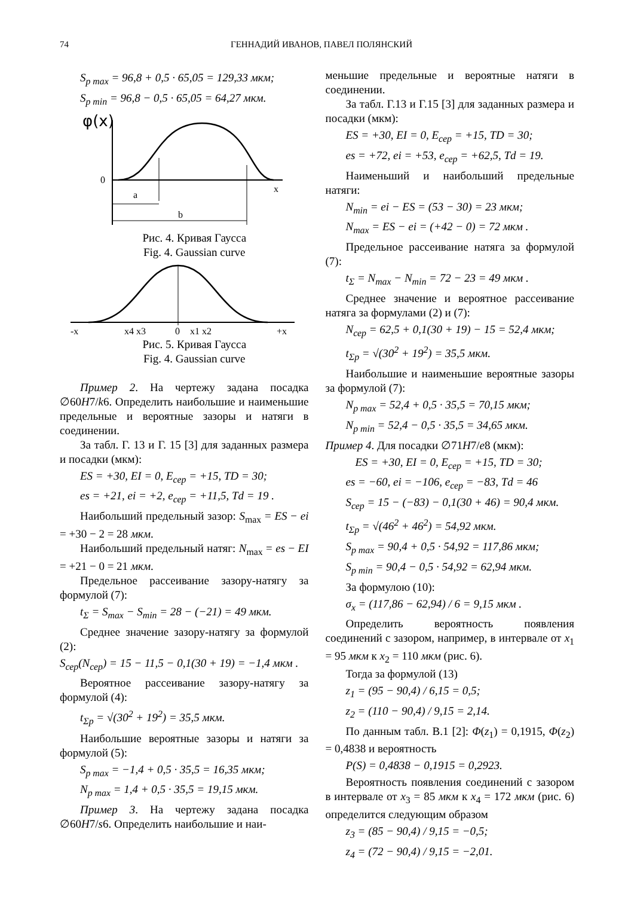74 ГЕННАДИЙ ИВАНОВ, ПАВЕЛ ПОЛЯНСКИЙ
S<sub>p max</sub> = 96,8 + 0,5 · 65,05 = 129,33 мкм;
S<sub>p min</sub> = 96,8 − 0,5 · 65,05 = 64,27 мкм.
φ(x)
0
x
a
b
Рис. 4. Кривая Гаусса
Fig. 4. Gaussian curve
-x
x4 x3
0
x1 x2
+x
Рис. 5. Кривая Гаусса
Fig. 4. Gaussian curve
Пример 2. На чертежу задана посадка ∅60H7/k6. Определить наибольшие и наименьшие предельные и вероятные зазоры и натяги в соединении.
За табл. Г. 13 и Г. 15 [3] для заданных размера и посадки (мкм):
ES = +30, EI = 0, E<sub>сер</sub> = +15, TD = 30;
es = +21, ei = +2, e<sub>сер</sub> = +11,5, Td = 19 .
Наибольший предельный зазор: S<sub>max</sub> = ES − ei = +30 − 2 = 28 мкм.
Наибольший предельный натяг: N<sub>max</sub> = es − EI = +21 − 0 = 21 мкм.
Предельное рассеивание зазору-натягу за формулой (7):
t<sub>Σ</sub> = S<sub>max</sub> − S<sub>min</sub> = 28 − (−21) = 49 мкм.
Среднее значение зазору-натягу за формулой (2):
S<sub>сер</sub>(N<sub>сер</sub>) = 15 − 11,5 − 0,1(30 + 19) = −1,4 мкм .
Вероятное рассеивание зазору-натягу за формулой (4):
t<sub>Σp</sub> = √(30<sup>2</sup> + 19<sup>2</sup>) = 35,5 мкм.
Наибольшие вероятные зазоры и натяги за формулой (5):
S<sub>p max</sub> = −1,4 + 0,5 · 35,5 = 16,35 мкм;
N<sub>p max</sub> = 1,4 + 0,5 · 35,5 = 19,15 мкм.
Пример 3. На чертежу задана посадка ∅60H7/s6. Определить наибольшие и наи-
меньшие предельные и вероятные натяги в соединении.
За табл. Г.13 и Г.15 [3] для заданных размера и посадки (мкм):
ES = +30, EI = 0, E<sub>сер</sub> = +15, TD = 30;
es = +72, ei = +53, e<sub>сер</sub> = +62,5, Td = 19.
Наименьший и наибольший предельные натяги:
N<sub>min</sub> = ei − ES = (53 − 30) = 23 мкм;
N<sub>max</sub> = ES − ei = (+42 − 0) = 72 мкм .
Предельное рассеивание натяга за формулой (7):
t<sub>Σ</sub> = N<sub>max</sub> − N<sub>min</sub> = 72 − 23 = 49 мкм .
Среднее значение и вероятное рассеивание натяга за формулами (2) и (7):
N<sub>сер</sub> = 62,5 + 0,1(30 + 19) − 15 = 52,4 мкм;
t<sub>Σp</sub> = √(30<sup>2</sup> + 19<sup>2</sup>) = 35,5 мкм.
Наибольшие и наименьшие вероятные зазоры за формулой (7):
N<sub>p max</sub> = 52,4 + 0,5 · 35,5 = 70,15 мкм;
N<sub>p min</sub> = 52,4 − 0,5 · 35,5 = 34,65 мкм.
Пример 4. Для посадки ∅71H7/e8 (мкм):
ES = +30, EI = 0, E<sub>сер</sub> = +15, TD = 30;
es = −60, ei = −106, e<sub>сер</sub> = −83, Td = 46
S<sub>сер</sub> = 15 − (−83) − 0,1(30 + 46) = 90,4 мкм.
t<sub>Σp</sub> = √(46<sup>2</sup> + 46<sup>2</sup>) = 54,92 мкм.
S<sub>p max</sub> = 90,4 + 0,5 · 54,92 = 117,86 мкм;
S<sub>p min</sub> = 90,4 − 0,5 · 54,92 = 62,94 мкм.
За формулою (10):
σ<sub>x</sub> = (117,86 − 62,94) / 6 = 9,15 мкм .
Определить вероятность появления соединений с зазором, например, в интервале от x<sub>1</sub> = 95 мкм к x<sub>2</sub> = 110 мкм (рис. 6).
Тогда за формулой (13)
z<sub>1</sub> = (95 − 90,4) / 6,15 = 0,5;
z<sub>2</sub> = (110 − 90,4) / 9,15 = 2,14.
По данным табл. В.1 [2]: Φ(z<sub>1</sub>) = 0,1915, Φ(z<sub>2</sub>) = 0,4838 и вероятность
P(S) = 0,4838 − 0,1915 = 0,2923.
Вероятность появления соединений с зазором в интервале от x<sub>3</sub> = 85 мкм к x<sub>4</sub> = 172 мкм (рис. 6) определится следующим образом
z<sub>3</sub> = (85 − 90,4) / 9,15 = −0,5;
z<sub>4</sub> = (72 − 90,4) / 9,15 = −2,01.